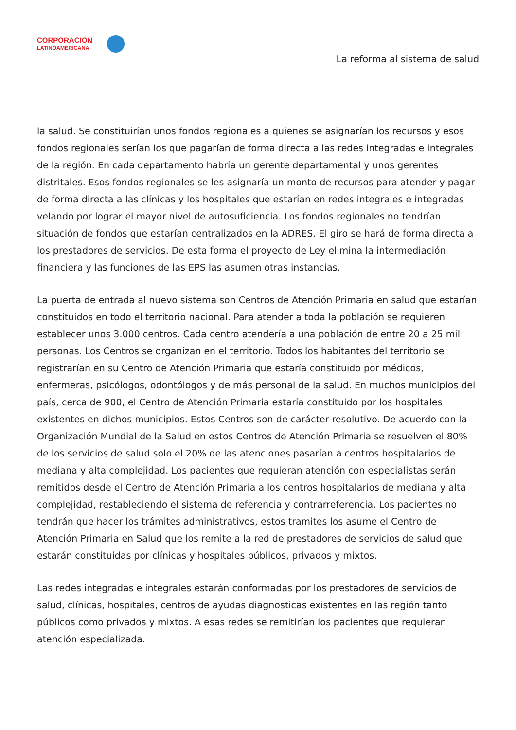CORPORACIÓN
LATINOAMERICANA
La reforma al sistema de salud
la salud. Se constituirían unos fondos regionales a quienes se asignarían los recursos y esos fondos regionales serían los que pagarían de forma directa a las redes integradas e integrales de la región. En cada departamento habría un gerente departamental y unos gerentes distritales. Esos fondos regionales se les asignaría un monto de recursos para atender y pagar de forma directa a las clínicas y los hospitales que estarían en redes integrales e integradas velando por lograr el mayor nivel de autosuficiencia. Los fondos regionales no tendrían situación de fondos que estarían centralizados en la ADRES. El giro se hará de forma directa a los prestadores de servicios. De esta forma el proyecto de Ley elimina la intermediación financiera y las funciones de las EPS las asumen otras instancias.
La puerta de entrada al nuevo sistema son Centros de Atención Primaria en salud que estarían constituidos en todo el territorio nacional. Para atender a toda la población se requieren establecer unos 3.000 centros. Cada centro atendería a una población de entre 20 a 25 mil personas. Los Centros se organizan en el territorio. Todos los habitantes del territorio se registrarían en su Centro de Atención Primaria que estaría constituido por médicos, enfermeras, psicólogos, odontólogos y de más personal de la salud. En muchos municipios del país, cerca de 900, el Centro de Atención Primaria estaría constituido por los hospitales existentes en dichos municipios. Estos Centros son de carácter resolutivo. De acuerdo con la Organización Mundial de la Salud en estos Centros de Atención Primaria se resuelven el 80% de los servicios de salud solo el 20% de las atenciones pasarían a centros hospitalarios de mediana y alta complejidad. Los pacientes que requieran atención con especialistas serán remitidos desde el Centro de Atención Primaria a los centros hospitalarios de mediana y alta complejidad, restableciendo el sistema de referencia y contrarreferencia. Los pacientes no tendrán que hacer los trámites administrativos, estos tramites los asume el Centro de Atención Primaria en Salud que los remite a la red de prestadores de servicios de salud que estarán constituidas por clínicas y hospitales públicos, privados y mixtos.
Las redes integradas e integrales estarán conformadas por los prestadores de servicios de salud, clínicas, hospitales, centros de ayudas diagnosticas existentes en las región tanto públicos como privados y mixtos. A esas redes se remitirían los pacientes que requieran atención especializada.